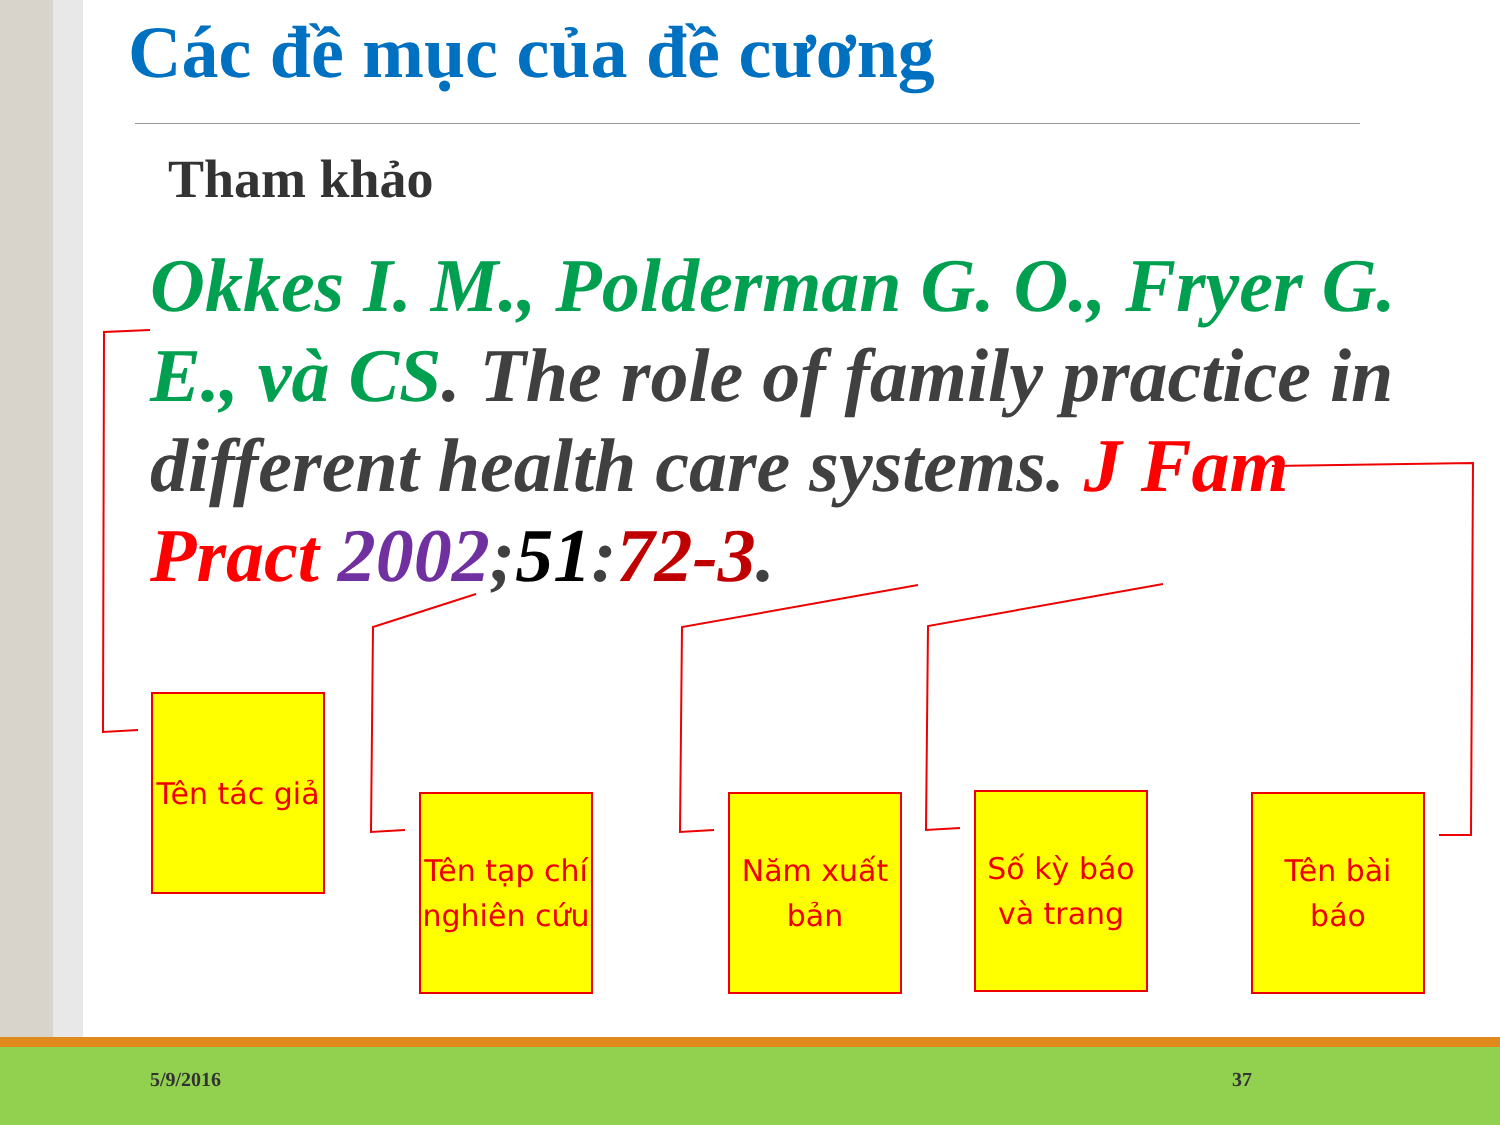Các đề mục của đề cương
Tham khảo
Okkes I. M., Polderman G. O., Fryer G. E., và CS. The role of family practice in different health care systems. J Fam Pract 2002;51:72-3.
Tên tác giả
Tên tạp chí nghiên cứu
Năm xuất bản
Số kỳ báo và trang
Tên bài báo
5/9/2016 37